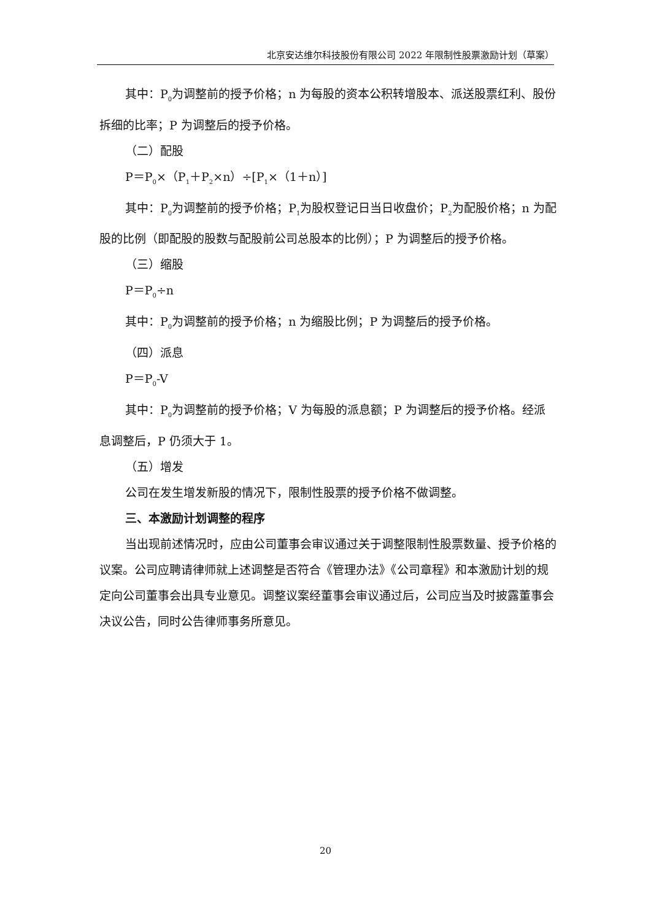北京安达维尔科技股份有限公司 2022 年限制性股票激励计划（草案）
其中：P<sub>0</sub>为调整前的授予价格；n 为每股的资本公积转增股本、派送股票红利、股份拆细的比率；P 为调整后的授予价格。
（二）配股
P＝P<sub>0</sub>×（P<sub>1</sub>＋P<sub>2</sub>×n）÷[P<sub>1</sub>×（1＋n）]
其中：P<sub>0</sub>为调整前的授予价格；P<sub>1</sub>为股权登记日当日收盘价；P<sub>2</sub>为配股价格；n 为配股的比例（即配股的股数与配股前公司总股本的比例）；P 为调整后的授予价格。
（三）缩股
P＝P<sub>0</sub>÷n
其中：P<sub>0</sub>为调整前的授予价格；n 为缩股比例；P 为调整后的授予价格。
（四）派息
P＝P<sub>0</sub>-V
其中：P<sub>0</sub>为调整前的授予价格；V 为每股的派息额；P 为调整后的授予价格。经派息调整后，P 仍须大于 1。
（五）增发
公司在发生增发新股的情况下，限制性股票的授予价格不做调整。
三、本激励计划调整的程序
当出现前述情况时，应由公司董事会审议通过关于调整限制性股票数量、授予价格的议案。公司应聘请律师就上述调整是否符合《管理办法》《公司章程》和本激励计划的规定向公司董事会出具专业意见。调整议案经董事会审议通过后，公司应当及时披露董事会决议公告，同时公告律师事务所意见。
20